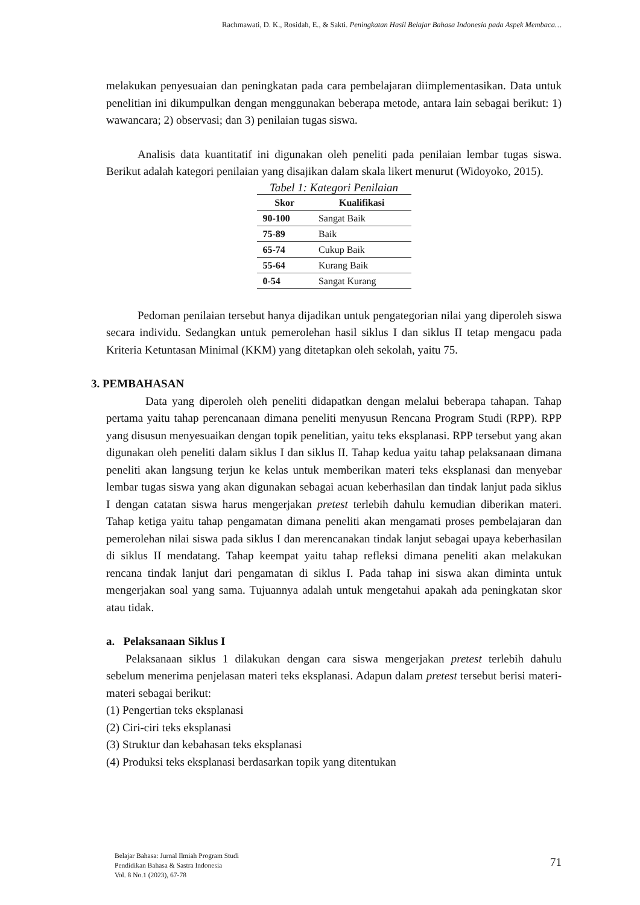Rachmawati, D. K., Rosidah, E., & Sakti. Peningkatan Hasil Belajar Bahasa Indonesia pada Aspek Membaca…
melakukan penyesuaian dan peningkatan pada cara pembelajaran diimplementasikan. Data untuk penelitian ini dikumpulkan dengan menggunakan beberapa metode, antara lain sebagai berikut: 1) wawancara; 2) observasi; dan 3) penilaian tugas siswa.
Analisis data kuantitatif ini digunakan oleh peneliti pada penilaian lembar tugas siswa. Berikut adalah kategori penilaian yang disajikan dalam skala likert menurut (Widoyoko, 2015).
Tabel 1: Kategori Penilaian
| Skor | Kualifikasi |
| --- | --- |
| 90-100 | Sangat Baik |
| 75-89 | Baik |
| 65-74 | Cukup Baik |
| 55-64 | Kurang Baik |
| 0-54 | Sangat Kurang |
Pedoman penilaian tersebut hanya dijadikan untuk pengategorian nilai yang diperoleh siswa secara individu. Sedangkan untuk pemerolehan hasil siklus I dan siklus II tetap mengacu pada Kriteria Ketuntasan Minimal (KKM) yang ditetapkan oleh sekolah, yaitu 75.
3. PEMBAHASAN
Data yang diperoleh oleh peneliti didapatkan dengan melalui beberapa tahapan. Tahap pertama yaitu tahap perencanaan dimana peneliti menyusun Rencana Program Studi (RPP). RPP yang disusun menyesuaikan dengan topik penelitian, yaitu teks eksplanasi. RPP tersebut yang akan digunakan oleh peneliti dalam siklus I dan siklus II. Tahap kedua yaitu tahap pelaksanaan dimana peneliti akan langsung terjun ke kelas untuk memberikan materi teks eksplanasi dan menyebar lembar tugas siswa yang akan digunakan sebagai acuan keberhasilan dan tindak lanjut pada siklus I dengan catatan siswa harus mengerjakan pretest terlebih dahulu kemudian diberikan materi. Tahap ketiga yaitu tahap pengamatan dimana peneliti akan mengamati proses pembelajaran dan pemerolehan nilai siswa pada siklus I dan merencanakan tindak lanjut sebagai upaya keberhasilan di siklus II mendatang. Tahap keempat yaitu tahap refleksi dimana peneliti akan melakukan rencana tindak lanjut dari pengamatan di siklus I. Pada tahap ini siswa akan diminta untuk mengerjakan soal yang sama. Tujuannya adalah untuk mengetahui apakah ada peningkatan skor atau tidak.
a. Pelaksanaan Siklus I
Pelaksanaan siklus 1 dilakukan dengan cara siswa mengerjakan pretest terlebih dahulu sebelum menerima penjelasan materi teks eksplanasi. Adapun dalam pretest tersebut berisi materi-materi sebagai berikut:
(1) Pengertian teks eksplanasi
(2) Ciri-ciri teks eksplanasi
(3) Struktur dan kebahasan teks eksplanasi
(4) Produksi teks eksplanasi berdasarkan topik yang ditentukan
Belajar Bahasa: Jurnal Ilmiah Program Studi
Pendidikan Bahasa & Sastra Indonesia
Vol. 8 No.1 (2023), 67-78
71